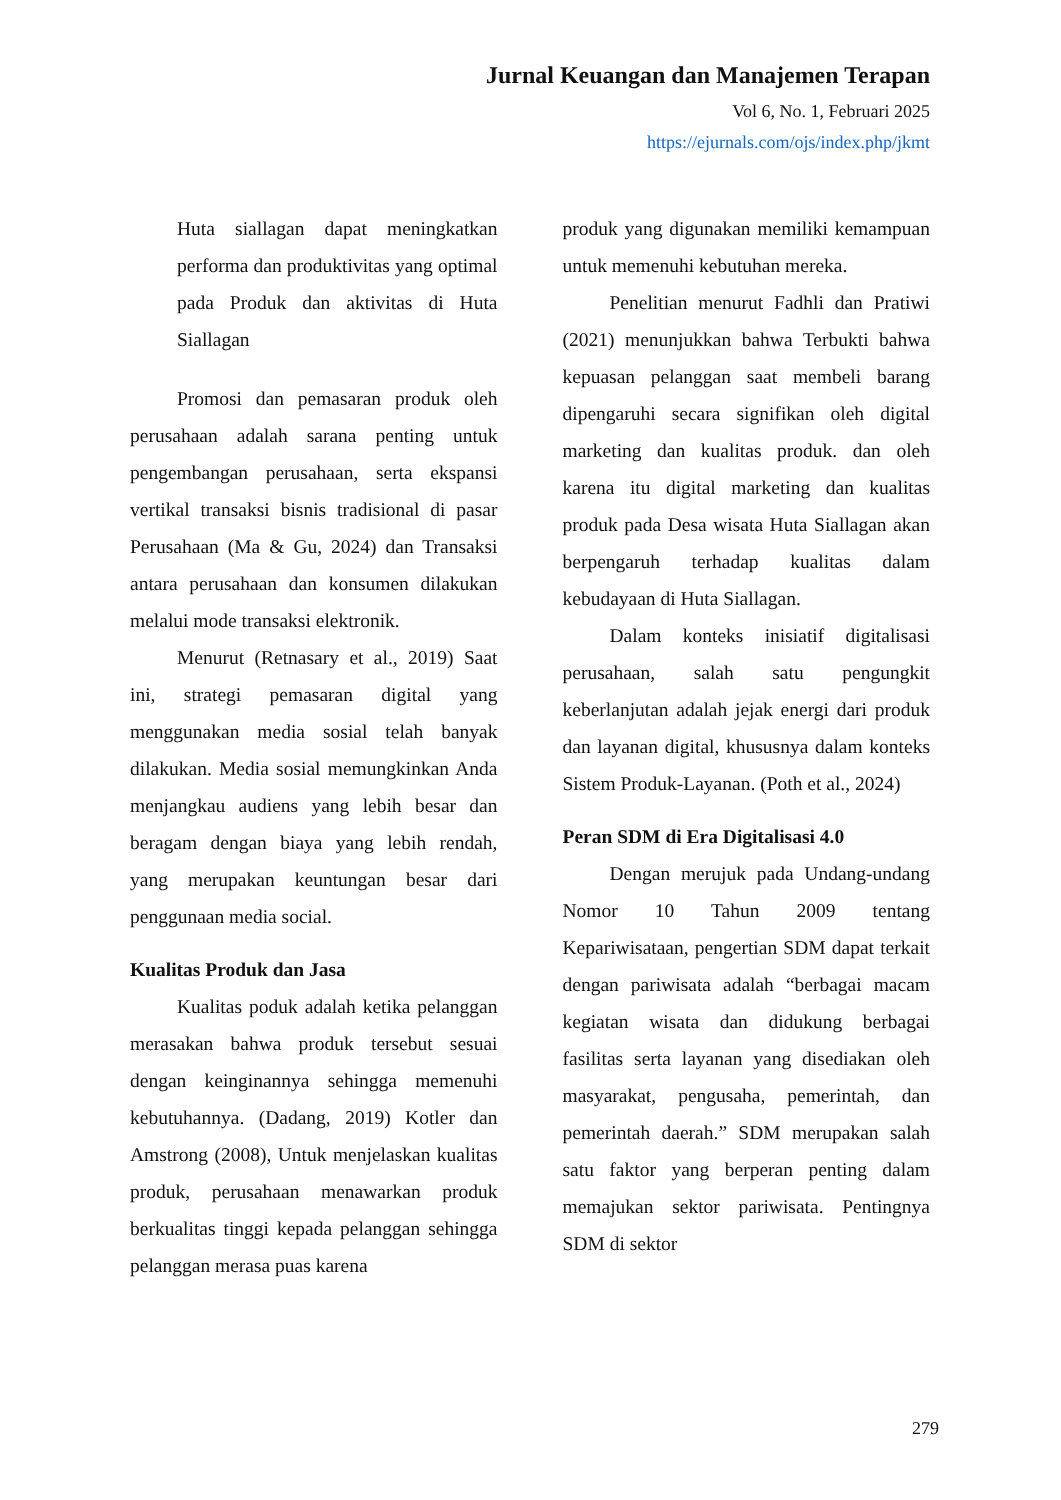Jurnal Keuangan dan Manajemen Terapan
Vol 6, No. 1, Februari 2025
https://ejurnals.com/ojs/index.php/jkmt
Huta siallagan dapat meningkatkan performa dan produktivitas yang optimal pada Produk dan aktivitas di Huta Siallagan
Promosi dan pemasaran produk oleh perusahaan adalah sarana penting untuk pengembangan perusahaan, serta ekspansi vertikal transaksi bisnis tradisional di pasar Perusahaan (Ma & Gu, 2024) dan Transaksi antara perusahaan dan konsumen dilakukan melalui mode transaksi elektronik.
Menurut (Retnasary et al., 2019) Saat ini, strategi pemasaran digital yang menggunakan media sosial telah banyak dilakukan. Media sosial memungkinkan Anda menjangkau audiens yang lebih besar dan beragam dengan biaya yang lebih rendah, yang merupakan keuntungan besar dari penggunaan media social.
Kualitas Produk dan Jasa
Kualitas poduk adalah ketika pelanggan merasakan bahwa produk tersebut sesuai dengan keinginannya sehingga memenuhi kebutuhannya. (Dadang, 2019) Kotler dan Amstrong (2008), Untuk menjelaskan kualitas produk, perusahaan menawarkan produk berkualitas tinggi kepada pelanggan sehingga pelanggan merasa puas karena
produk yang digunakan memiliki kemampuan untuk memenuhi kebutuhan mereka.
Penelitian menurut Fadhli dan Pratiwi (2021) menunjukkan bahwa Terbukti bahwa kepuasan pelanggan saat membeli barang dipengaruhi secara signifikan oleh digital marketing dan kualitas produk. dan oleh karena itu digital marketing dan kualitas produk pada Desa wisata Huta Siallagan akan berpengaruh terhadap kualitas dalam kebudayaan di Huta Siallagan.
Dalam konteks inisiatif digitalisasi perusahaan, salah satu pengungkit keberlanjutan adalah jejak energi dari produk dan layanan digital, khususnya dalam konteks Sistem Produk-Layanan. (Poth et al., 2024)
Peran SDM di Era Digitalisasi 4.0
Dengan merujuk pada Undang-undang Nomor 10 Tahun 2009 tentang Kepariwisataan, pengertian SDM dapat terkait dengan pariwisata adalah “berbagai macam kegiatan wisata dan didukung berbagai fasilitas serta layanan yang disediakan oleh masyarakat, pengusaha, pemerintah, dan pemerintah daerah.” SDM merupakan salah satu faktor yang berperan penting dalam memajukan sektor pariwisata. Pentingnya SDM di sektor
279